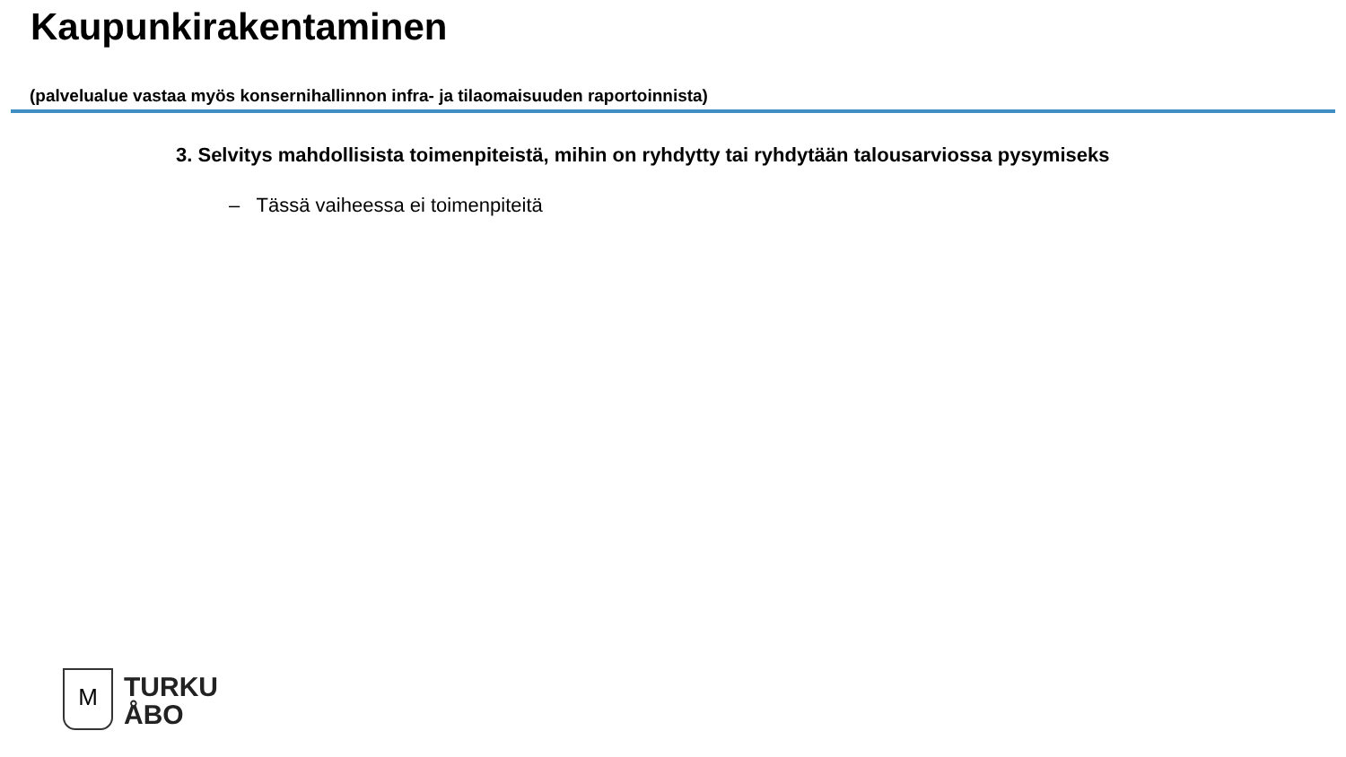Kaupunkirakentaminen
(palvelualue vastaa myös konsernihallinnon infra- ja tilaomaisuuden raportoinnista)
3. Selvitys mahdollisista toimenpiteistä, mihin on ryhdytty tai ryhdytään talousarviossa pysymiseks
– Tässä vaiheessa ei toimenpiteitä
M
TURKU
ÅBO